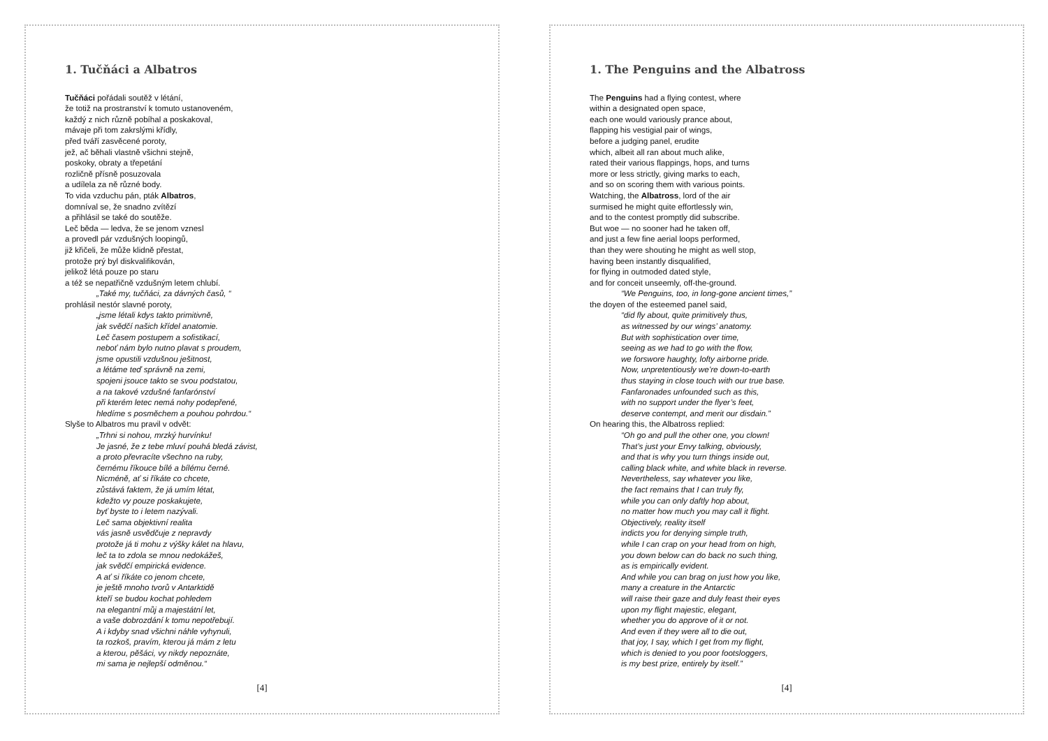1. Tučňáci a Albatros
Tučňáci pořádali soutěž v létání,
že totiž na prostranství k tomuto ustanoveném,
každý z nich různě pobíhal a poskakoval,
mávaje při tom zakrslými křídly,
před tváří zasvěcené poroty,
jež, ač běhali vlastně všichni stejně,
poskoky, obraty a třepetání
rozličně přísně posuzovala
a udílela za ně různé body.
To vida vzduchu pán, pták Albatros,
domníval se, že snadno zvítězí
a přihlásil se také do soutěže.
Leč běda — ledva, že se jenom vznesl
a provedl pár vzdušných loopingů,
již křičeli, že může klidně přestat,
protože prý byl diskvalifikován,
jelikož létá pouze po staru
a též se nepatřičně vzdušným letem chlubí.
„Také my, tučňáci, za dávných časů, “
prohlásil nestór slavné poroty,
„jsme létali kdys takto primitivně,
jak svědčí našich křídel anatomie.
Leč časem postupem a sofistikací,
neboť nám bylo nutno plavat s proudem,
jsme opustili vzdušnou ješitnost,
a létáme teď správně na zemi,
spojeni jsouce takto se svou podstatou,
a na takové vzdušné fanfarónství
při kterém letec nemá nohy podepřené,
hledíme s posměchem a pouhou pohrdou.“
Slyše to Albatros mu pravil v odvět:
„Trhni si nohou, mrzký hurvínku!
Je jasné, že z tebe mluví pouhá bledá závist,
a proto převracíte všechno na ruby,
černému říkouce bílé a bílému černé.
Nicméně, ať si říkáte co chcete,
zůstává faktem, že já umím létat,
kdežto vy pouze poskakujete,
byť byste to i letem nazývali.
Leč sama objektivní realita
vás jasně usvědčuje z nepravdy
protože já ti mohu z výšky kálet na hlavu,
leč ta to zdola se mnou nedokážeš,
jak svědčí empirická evidence.
A ať si říkáte co jenom chcete,
je ještě mnoho tvorů v Antarktidě
kteří se budou kochat pohledem
na elegantní můj a majestátní let,
a vaše dobrozdání k tomu nepotřebují.
A i kdyby snad všichni náhle vyhynuli,
ta rozkoš, pravím, kterou já mám z letu
a kterou, pěšáci, vy nikdy nepoznáte,
mi sama je nejlepší odměnou.“
[4]
1. The Penguins and the Albatross
The Penguins had a flying contest, where
within a designated open space,
each one would variously prance about,
flapping his vestigial pair of wings,
before a judging panel, erudite
which, albeit all ran about much alike,
rated their various flappings, hops, and turns
more or less strictly, giving marks to each,
and so on scoring them with various points.
Watching, the Albatross, lord of the air
surmised he might quite effortlessly win,
and to the contest promptly did subscribe.
But woe — no sooner had he taken off,
and just a few fine aerial loops performed,
than they were shouting he might as well stop,
having been instantly disqualified,
for flying in outmoded dated style,
and for conceit unseemly, off-the-ground.
“We Penguins, too, in long-gone ancient times,”
the doyen of the esteemed panel said,
“did fly about, quite primitively thus,
as witnessed by our wings’ anatomy.
But with sophistication over time,
seeing as we had to go with the flow,
we forswore haughty, lofty airborne pride.
Now, unpretentiously we’re down-to-earth
thus staying in close touch with our true base.
Fanfaronades unfounded such as this,
with no support under the flyer’s feet,
deserve contempt, and merit our disdain.”
On hearing this, the Albatross replied:
“Oh go and pull the other one, you clown!
That’s just your Envy talking, obviously,
and that is why you turn things inside out,
calling black white, and white black in reverse.
Nevertheless, say whatever you like,
the fact remains that I can truly fly,
while you can only daftly hop about,
no matter how much you may call it flight.
Objectively, reality itself
indicts you for denying simple truth,
while I can crap on your head from on high,
you down below can do back no such thing,
as is empirically evident.
And while you can brag on just how you like,
many a creature in the Antarctic
will raise their gaze and duly feast their eyes
upon my flight majestic, elegant,
whether you do approve of it or not.
And even if they were all to die out,
that joy, I say, which I get from my flight,
which is denied to you poor footsloggers,
is my best prize, entirely by itself.”
[4]